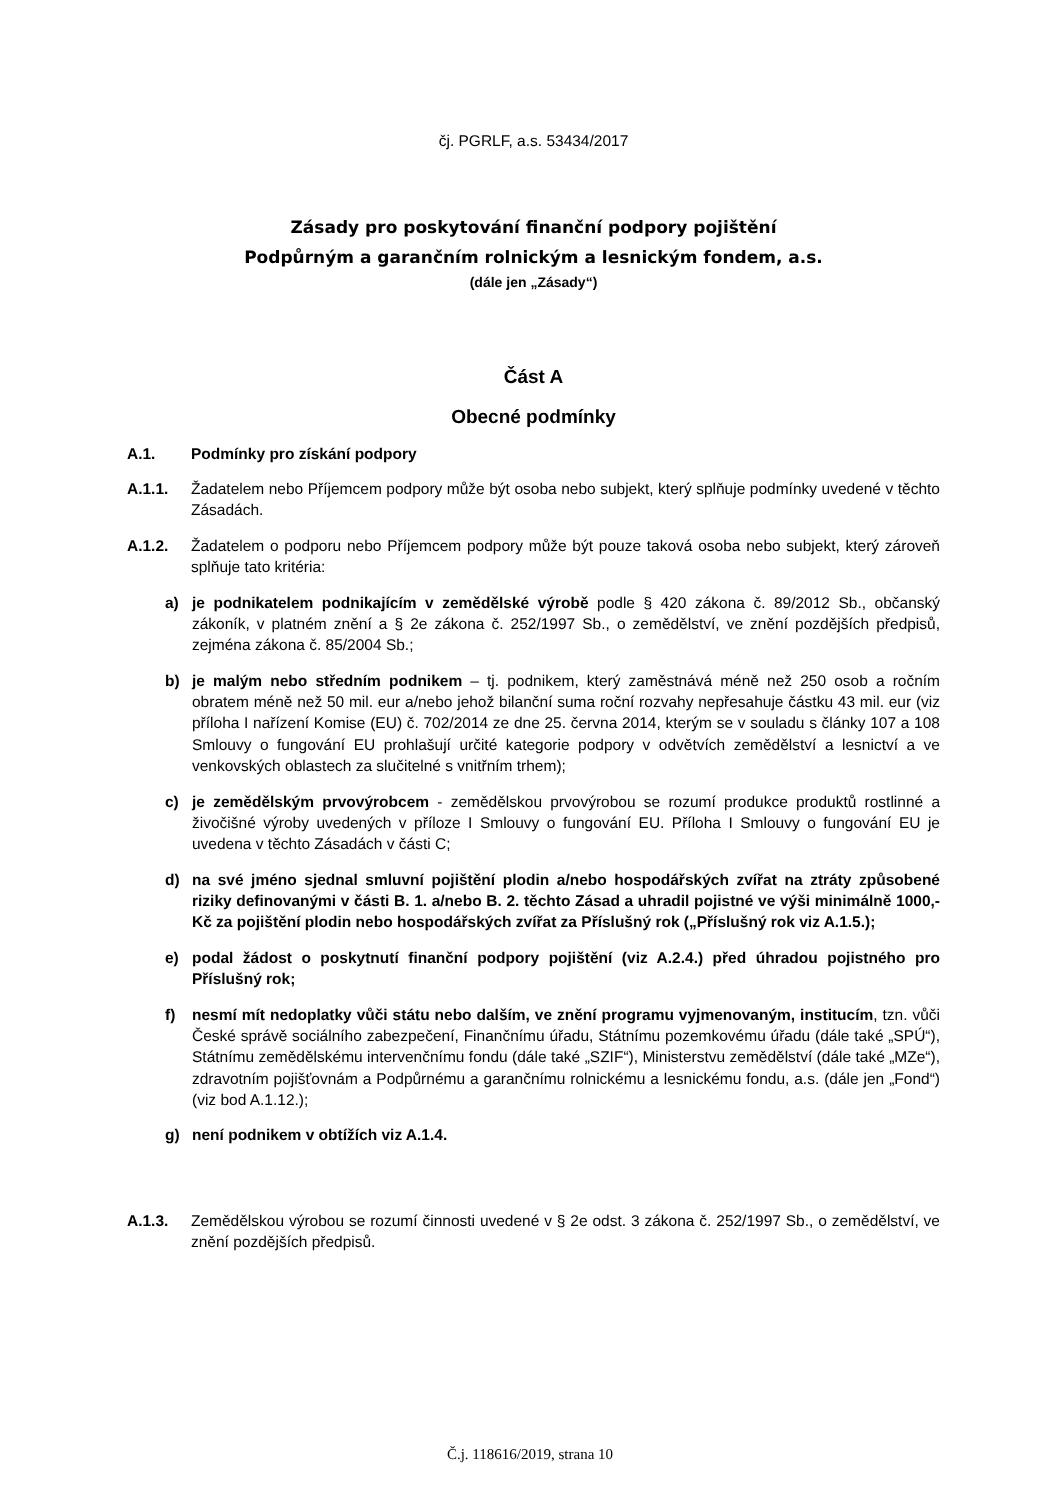čj. PGRLF, a.s. 53434/2017
Zásady pro poskytování finanční podpory pojištění
Podpůrným a garančním rolnickým a lesnickým fondem, a.s.
(dále jen „Zásady“)
Část A
Obecné podmínky
A.1. Podmínky pro získání podpory
A.1.1. Žadatelem nebo Příjemcem podpory může být osoba nebo subjekt, který splňuje podmínky uvedené v těchto Zásadách.
A.1.2. Žadatelem o podporu nebo Příjemcem podpory může být pouze taková osoba nebo subjekt, který zároveň splňuje tato kritéria:
a) je podnikatelem podnikajícím v zemědělské výrobě podle § 420 zákona č. 89/2012 Sb., občanský zákoník, v platném znění a § 2e zákona č. 252/1997 Sb., o zemědělství, ve znění pozdějších předpisů, zejména zákona č. 85/2004 Sb.;
b) je malým nebo středním podnikem – tj. podnikem, který zaměstnává méně než 250 osob a ročním obratem méně než 50 mil. eur a/nebo jehož bilanční suma roční rozvahy nepřesahuje částku 43 mil. eur (viz příloha I nařízení Komise (EU) č. 702/2014 ze dne 25. června 2014, kterým se v souladu s články 107 a 108 Smlouvy o fungování EU prohlašují určité kategorie podpory v odvětvích zemědělství a lesnictví a ve venkovských oblastech za slučitelné s vnitřním trhem);
c) je zemědělským prvovýrobcem - zemědělskou prvovýrobou se rozumí produkce produktů rostlinné a živočišné výroby uvedených v příloze I Smlouvy o fungování EU. Příloha I Smlouvy o fungování EU je uvedena v těchto Zásadách v části C;
d) na své jméno sjednal smluvní pojištění plodin a/nebo hospodářských zvířat na ztráty způsobené riziky definovanými v části B. 1. a/nebo B. 2. těchto Zásad a uhradil pojistné ve výši minimálně 1000,- Kč za pojištění plodin nebo hospodářských zvířat za Příslušný rok („Příslušný rok viz A.1.5.);
e) podal žádost o poskytnutí finanční podpory pojištění (viz A.2.4.) před úhradou pojistného pro Příslušný rok;
f) nesmí mít nedoplatky vůči státu nebo dalším, ve znění programu vyjmenovaným, institucím, tzn. vůči České správě sociálního zabezpečení, Finančnímu úřadu, Státnímu pozemkovému úřadu (dále také „SPÚ“), Státnímu zemědělskému intervenčnímu fondu (dále také „SZIF“), Ministerstvu zemědělství (dále také „MZe“), zdravotním pojišťovnám a Podpůrnému a garančnímu rolnickému a lesnickému fondu, a.s. (dále jen „Fond“) (viz bod A.1.12.);
g) není podnikem v obtížích viz A.1.4.
A.1.3. Zemědělskou výrobou se rozumí činnosti uvedené v § 2e odst. 3 zákona č. 252/1997 Sb., o zemědělství, ve znění pozdějších předpisů.
Č.j. 118616/2019, strana 10